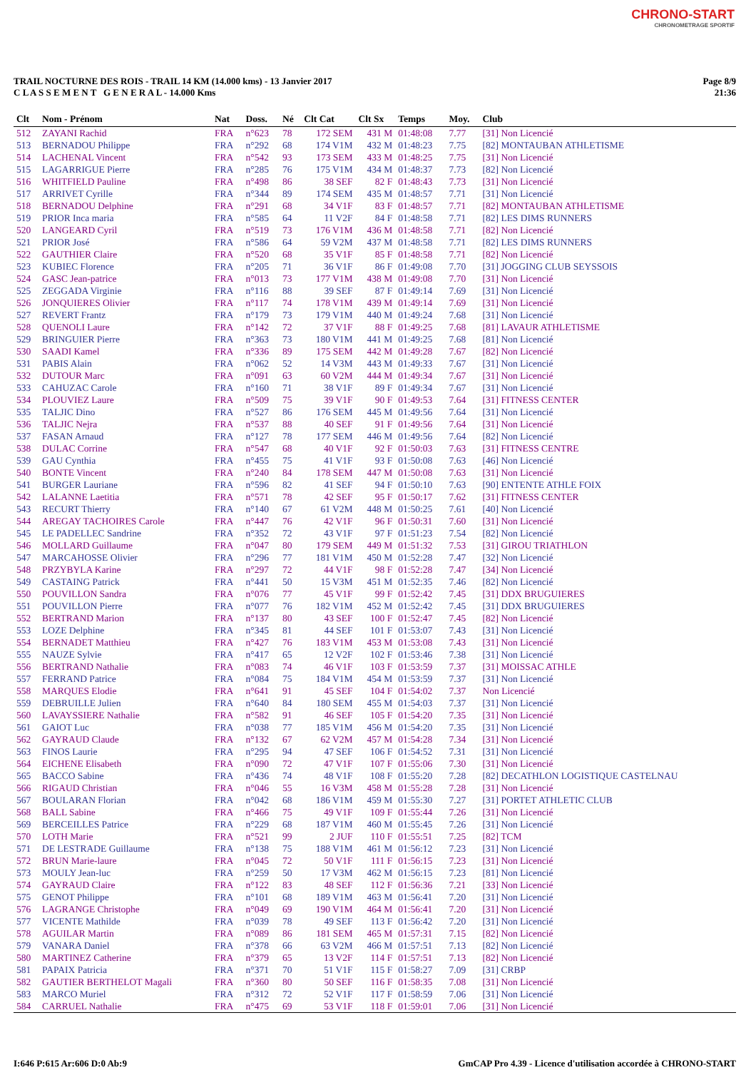CHRONO-START
CHRONOMETRAGE SPORTIF
TRAIL NOCTURNE DES ROIS - TRAIL 14 KM (14.000 kms) - 13 Janvier 2017
C L A S S E M E N T G E N E R A L - 14.000 Kms
Page 8/9
21:36
| Clt | Nom - Prénom | Nat | Doss. | Né | Clt Cat | Clt Sx | Temps | Moy. | Club |
| --- | --- | --- | --- | --- | --- | --- | --- | --- | --- |
| 512 | ZAYANI Rachid | FRA | n°623 | 78 | 172 SEM | 431 M | 01:48:08 | 7.77 | [31] Non Licencié |
| 513 | BERNADOU Philippe | FRA | n°292 | 68 | 174 V1M | 432 M | 01:48:23 | 7.75 | [82] MONTAUBAN ATHLETISME |
| 514 | LACHENAL Vincent | FRA | n°542 | 93 | 173 SEM | 433 M | 01:48:25 | 7.75 | [31] Non Licencié |
| 515 | LAGARRIGUE Pierre | FRA | n°285 | 76 | 175 V1M | 434 M | 01:48:37 | 7.73 | [82] Non Licencié |
| 516 | WHITFIELD Pauline | FRA | n°498 | 86 | 38 SEF | 82 F | 01:48:43 | 7.73 | [31] Non Licencié |
| 517 | ARRIVET Cyrille | FRA | n°344 | 89 | 174 SEM | 435 M | 01:48:57 | 7.71 | [31] Non Licencié |
| 518 | BERNADOU Delphine | FRA | n°291 | 68 | 34 V1F | 83 F | 01:48:57 | 7.71 | [82] MONTAUBAN ATHLETISME |
| 519 | PRIOR Inca maria | FRA | n°585 | 64 | 11 V2F | 84 F | 01:48:58 | 7.71 | [82] LES DIMS RUNNERS |
| 520 | LANGEARD Cyril | FRA | n°519 | 73 | 176 V1M | 436 M | 01:48:58 | 7.71 | [82] Non Licencié |
| 521 | PRIOR José | FRA | n°586 | 64 | 59 V2M | 437 M | 01:48:58 | 7.71 | [82] LES DIMS RUNNERS |
| 522 | GAUTHIER Claire | FRA | n°520 | 68 | 35 V1F | 85 F | 01:48:58 | 7.71 | [82] Non Licencié |
| 523 | KUBIEC Florence | FRA | n°205 | 71 | 36 V1F | 86 F | 01:49:08 | 7.70 | [31] JOGGING CLUB SEYSSOIS |
| 524 | GASC Jean-patrice | FRA | n°013 | 73 | 177 V1M | 438 M | 01:49:08 | 7.70 | [31] Non Licencié |
| 525 | ZEGGADA Virginie | FRA | n°116 | 88 | 39 SEF | 87 F | 01:49:14 | 7.69 | [31] Non Licencié |
| 526 | JONQUIERES Olivier | FRA | n°117 | 74 | 178 V1M | 439 M | 01:49:14 | 7.69 | [31] Non Licencié |
| 527 | REVERT Frantz | FRA | n°179 | 73 | 179 V1M | 440 M | 01:49:24 | 7.68 | [31] Non Licencié |
| 528 | QUENOLI Laure | FRA | n°142 | 72 | 37 V1F | 88 F | 01:49:25 | 7.68 | [81] LAVAUR ATHLETISME |
| 529 | BRINGUIER Pierre | FRA | n°363 | 73 | 180 V1M | 441 M | 01:49:25 | 7.68 | [81] Non Licencié |
| 530 | SAADI Kamel | FRA | n°336 | 89 | 175 SEM | 442 M | 01:49:28 | 7.67 | [82] Non Licencié |
| 531 | PABIS Alain | FRA | n°062 | 52 | 14 V3M | 443 M | 01:49:33 | 7.67 | [31] Non Licencié |
| 532 | DUTOUR Marc | FRA | n°091 | 63 | 60 V2M | 444 M | 01:49:34 | 7.67 | [31] Non Licencié |
| 533 | CAHUZAC Carole | FRA | n°160 | 71 | 38 V1F | 89 F | 01:49:34 | 7.67 | [31] Non Licencié |
| 534 | PLOUVIEZ Laure | FRA | n°509 | 75 | 39 V1F | 90 F | 01:49:53 | 7.64 | [31] FITNESS CENTER |
| 535 | TALJIC Dino | FRA | n°527 | 86 | 176 SEM | 445 M | 01:49:56 | 7.64 | [31] Non Licencié |
| 536 | TALJIC Nejra | FRA | n°537 | 88 | 40 SEF | 91 F | 01:49:56 | 7.64 | [31] Non Licencié |
| 537 | FASAN Arnaud | FRA | n°127 | 78 | 177 SEM | 446 M | 01:49:56 | 7.64 | [82] Non Licencié |
| 538 | DULAC Corrine | FRA | n°547 | 68 | 40 V1F | 92 F | 01:50:03 | 7.63 | [31] FITNESS CENTRE |
| 539 | GAU Cynthia | FRA | n°455 | 75 | 41 V1F | 93 F | 01:50:08 | 7.63 | [46] Non Licencié |
| 540 | BONTE Vincent | FRA | n°240 | 84 | 178 SEM | 447 M | 01:50:08 | 7.63 | [31] Non Licencié |
| 541 | BURGER Lauriane | FRA | n°596 | 82 | 41 SEF | 94 F | 01:50:10 | 7.63 | [90] ENTENTE ATHLE FOIX |
| 542 | LALANNE Laetitia | FRA | n°571 | 78 | 42 SEF | 95 F | 01:50:17 | 7.62 | [31] FITNESS CENTER |
| 543 | RECURT Thierry | FRA | n°140 | 67 | 61 V2M | 448 M | 01:50:25 | 7.61 | [40] Non Licencié |
| 544 | AREGAY TACHOIRES Carole | FRA | n°447 | 76 | 42 V1F | 96 F | 01:50:31 | 7.60 | [31] Non Licencié |
| 545 | LE PADELLEC Sandrine | FRA | n°352 | 72 | 43 V1F | 97 F | 01:51:23 | 7.54 | [82] Non Licencié |
| 546 | MOLLARD Guillaume | FRA | n°047 | 80 | 179 SEM | 449 M | 01:51:32 | 7.53 | [31] GIROU TRIATHLON |
| 547 | MARCAHOSSE Olivier | FRA | n°296 | 77 | 181 V1M | 450 M | 01:52:28 | 7.47 | [32] Non Licencié |
| 548 | PRZYBYLA Karine | FRA | n°297 | 72 | 44 V1F | 98 F | 01:52:28 | 7.47 | [34] Non Licencié |
| 549 | CASTAING Patrick | FRA | n°441 | 50 | 15 V3M | 451 M | 01:52:35 | 7.46 | [82] Non Licencié |
| 550 | POUVILLON Sandra | FRA | n°076 | 77 | 45 V1F | 99 F | 01:52:42 | 7.45 | [31] DDX BRUGUIERES |
| 551 | POUVILLON Pierre | FRA | n°077 | 76 | 182 V1M | 452 M | 01:52:42 | 7.45 | [31] DDX BRUGUIERES |
| 552 | BERTRAND Marion | FRA | n°137 | 80 | 43 SEF | 100 F | 01:52:47 | 7.45 | [82] Non Licencié |
| 553 | LOZE Delphine | FRA | n°345 | 81 | 44 SEF | 101 F | 01:53:07 | 7.43 | [31] Non Licencié |
| 554 | BERNADET Matthieu | FRA | n°427 | 76 | 183 V1M | 453 M | 01:53:08 | 7.43 | [31] Non Licencié |
| 555 | NAUZE Sylvie | FRA | n°417 | 65 | 12 V2F | 102 F | 01:53:46 | 7.38 | [31] Non Licencié |
| 556 | BERTRAND Nathalie | FRA | n°083 | 74 | 46 V1F | 103 F | 01:53:59 | 7.37 | [31] MOISSAC ATHLE |
| 557 | FERRAND Patrice | FRA | n°084 | 75 | 184 V1M | 454 M | 01:53:59 | 7.37 | [31] Non Licencié |
| 558 | MARQUES Elodie | FRA | n°641 | 91 | 45 SEF | 104 F | 01:54:02 | 7.37 | Non Licencié |
| 559 | DEBRUILLE Julien | FRA | n°640 | 84 | 180 SEM | 455 M | 01:54:03 | 7.37 | [31] Non Licencié |
| 560 | LAVAYSSIERE Nathalie | FRA | n°582 | 91 | 46 SEF | 105 F | 01:54:20 | 7.35 | [31] Non Licencié |
| 561 | GAIOT Luc | FRA | n°038 | 77 | 185 V1M | 456 M | 01:54:20 | 7.35 | [31] Non Licencié |
| 562 | GAYRAUD Claude | FRA | n°132 | 67 | 62 V2M | 457 M | 01:54:28 | 7.34 | [31] Non Licencié |
| 563 | FINOS Laurie | FRA | n°295 | 94 | 47 SEF | 106 F | 01:54:52 | 7.31 | [31] Non Licencié |
| 564 | EICHENE Elisabeth | FRA | n°090 | 72 | 47 V1F | 107 F | 01:55:06 | 7.30 | [31] Non Licencié |
| 565 | BACCO Sabine | FRA | n°436 | 74 | 48 V1F | 108 F | 01:55:20 | 7.28 | [82] DECATHLON LOGISTIQUE CASTELNAU |
| 566 | RIGAUD Christian | FRA | n°046 | 55 | 16 V3M | 458 M | 01:55:28 | 7.28 | [31] Non Licencié |
| 567 | BOULARAN Florian | FRA | n°042 | 68 | 186 V1M | 459 M | 01:55:30 | 7.27 | [31] PORTET ATHLETIC CLUB |
| 568 | BALL Sabine | FRA | n°466 | 75 | 49 V1F | 109 F | 01:55:44 | 7.26 | [31] Non Licencié |
| 569 | BERCEILLES Patrice | FRA | n°229 | 68 | 187 V1M | 460 M | 01:55:45 | 7.26 | [31] Non Licencié |
| 570 | LOTH Marie | FRA | n°521 | 99 | 2 JUF | 110 F | 01:55:51 | 7.25 | [82] TCM |
| 571 | DE LESTRADE Guillaume | FRA | n°138 | 75 | 188 V1M | 461 M | 01:56:12 | 7.23 | [31] Non Licencié |
| 572 | BRUN Marie-laure | FRA | n°045 | 72 | 50 V1F | 111 F | 01:56:15 | 7.23 | [31] Non Licencié |
| 573 | MOULY Jean-luc | FRA | n°259 | 50 | 17 V3M | 462 M | 01:56:15 | 7.23 | [81] Non Licencié |
| 574 | GAYRAUD Claire | FRA | n°122 | 83 | 48 SEF | 112 F | 01:56:36 | 7.21 | [33] Non Licencié |
| 575 | GENOT Philippe | FRA | n°101 | 68 | 189 V1M | 463 M | 01:56:41 | 7.20 | [31] Non Licencié |
| 576 | LAGRANGE Christophe | FRA | n°049 | 69 | 190 V1M | 464 M | 01:56:41 | 7.20 | [31] Non Licencié |
| 577 | VICENTE Mathilde | FRA | n°039 | 78 | 49 SEF | 113 F | 01:56:42 | 7.20 | [31] Non Licencié |
| 578 | AGUILAR Martin | FRA | n°089 | 86 | 181 SEM | 465 M | 01:57:31 | 7.15 | [82] Non Licencié |
| 579 | VANARA Daniel | FRA | n°378 | 66 | 63 V2M | 466 M | 01:57:51 | 7.13 | [82] Non Licencié |
| 580 | MARTINEZ Catherine | FRA | n°379 | 65 | 13 V2F | 114 F | 01:57:51 | 7.13 | [82] Non Licencié |
| 581 | PAPAIX Patricia | FRA | n°371 | 70 | 51 V1F | 115 F | 01:58:27 | 7.09 | [31] CRBP |
| 582 | GAUTIER BERTHELOT Magali | FRA | n°360 | 80 | 50 SEF | 116 F | 01:58:35 | 7.08 | [31] Non Licencié |
| 583 | MARCO Muriel | FRA | n°312 | 72 | 52 V1F | 117 F | 01:58:59 | 7.06 | [31] Non Licencié |
| 584 | CARRUEL Nathalie | FRA | n°475 | 69 | 53 V1F | 118 F | 01:59:01 | 7.06 | [31] Non Licencié |
I:646 P:615 Ar:606 D:0 Ab:9 GmCAP Pro 4.39 - Licence d'utilisation accordée à CHRONO-START